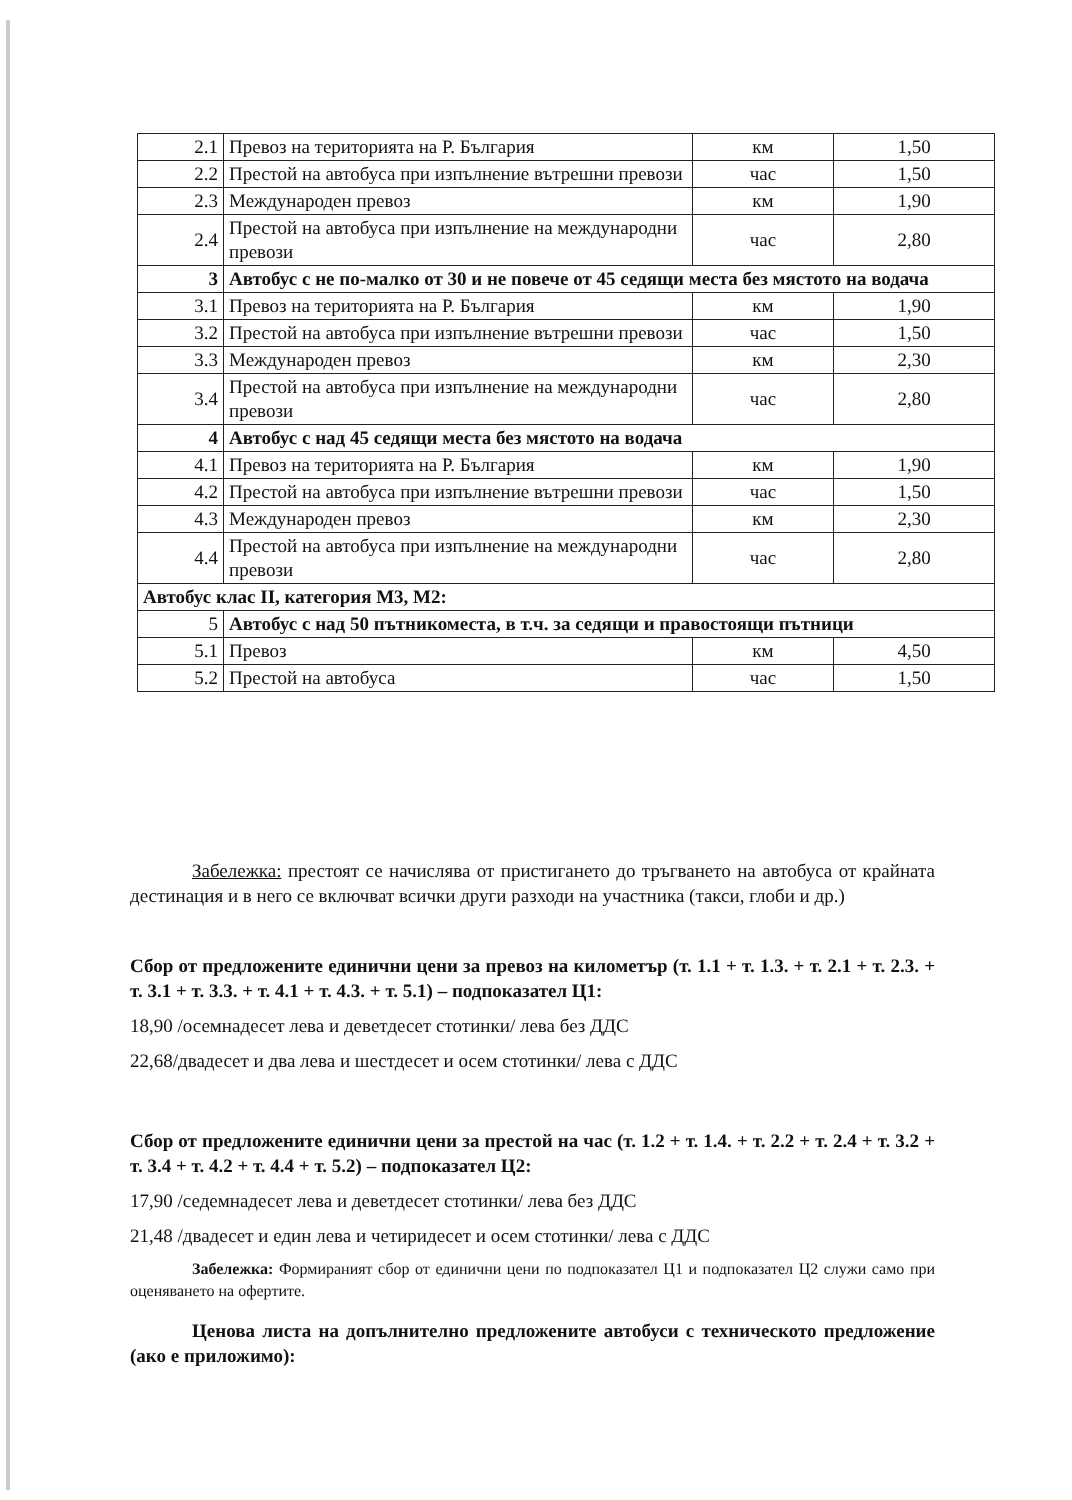| 2.1 | Превоз на територията на Р. България | км | 1,50 |
| 2.2 | Престой на автобуса при изпълнение вътрешни превози | час | 1,50 |
| 2.3 | Международен превоз | км | 1,90 |
| 2.4 | Престой на автобуса при изпълнение на международни превози | час | 2,80 |
| 3 | Автобус с не по-малко от 30 и не повече от 45 седящи места без мястото на водача | | |
| 3.1 | Превоз на територията на Р. България | км | 1,90 |
| 3.2 | Престой на автобуса при изпълнение вътрешни превози | час | 1,50 |
| 3.3 | Международен превоз | км | 2,30 |
| 3.4 | Престой на автобуса при изпълнение на международни превози | час | 2,80 |
| 4 | Автобус с над 45 седящи места без мястото на водача | | |
| 4.1 | Превоз на територията на Р. България | км | 1,90 |
| 4.2 | Престой на автобуса при изпълнение вътрешни превози | час | 1,50 |
| 4.3 | Международен превоз | км | 2,30 |
| 4.4 | Престой на автобуса при изпълнение на международни превози | час | 2,80 |
| Автобус клас II, категория М3, М2: | | | |
| 5 | Автобус с над 50 пътникоместа, в т.ч. за седящи и правостоящи пътници | | |
| 5.1 | Превоз | км | 4,50 |
| 5.2 | Престой на автобуса | час | 1,50 |
Забележка: престоят се начислява от пристигането до тръгването на автобуса от крайната дестинация и в него се включват всички други разходи на участника (такси, глоби и др.)
Сбор от предложените единични цени за превоз на километър (т. 1.1 + т. 1.3. + т. 2.1 + т. 2.3. + т. 3.1 + т. 3.3. + т. 4.1 + т. 4.3. + т. 5.1) – подпоказател Ц1:
18,90 /осемнадесет лева и деветдесет стотинки/ лева без ДДС
22,68/двадесет и два лева и шестдесет и осем стотинки/ лева с ДДС
Сбор от предложените единични цени за престой на час (т. 1.2 + т. 1.4. + т. 2.2 + т. 2.4 + т. 3.2 + т. 3.4 + т. 4.2 + т. 4.4 + т. 5.2) – подпоказател Ц2:
17,90 /седемнадесет лева и деветдесет стотинки/ лева без ДДС
21,48 /двадесет и един лева и четиридесет и осем стотинки/ лева с ДДС
Забележка: Формираният сбор от единични цени по подпоказател Ц1 и подпоказател Ц2 служи само при оценяването на офертите.
Ценова листа на допълнително предложените автобуси с техническото предложение (ако е приложимо):